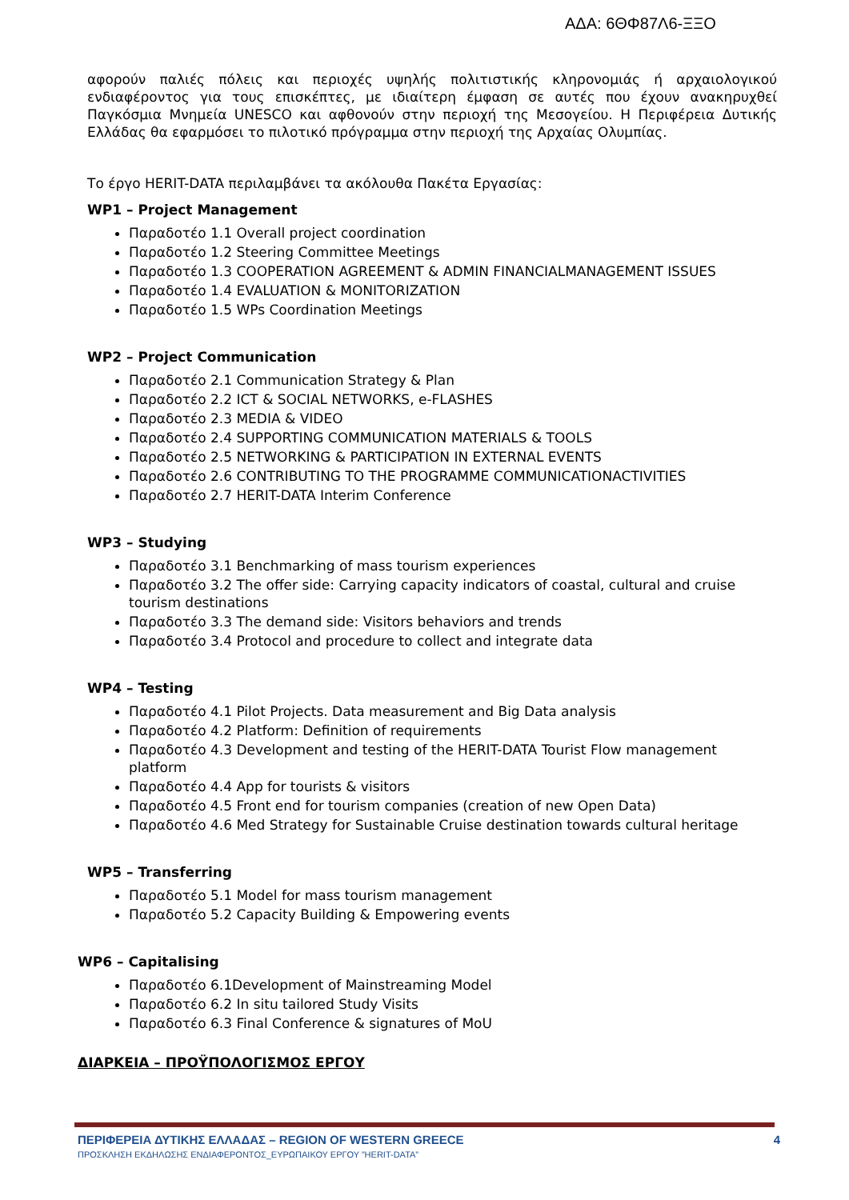ΑΔΑ: 6ΘΦ87Λ6-ΞΞΟ
αφορούν παλιές πόλεις και περιοχές υψηλής πολιτιστικής κληρονομιάς ή αρχαιολογικού ενδιαφέροντος για τους επισκέπτες, με ιδιαίτερη έμφαση σε αυτές που έχουν ανακηρυχθεί Παγκόσμια Μνημεία UNESCO και αφθονούν στην περιοχή της Μεσογείου. Η Περιφέρεια Δυτικής Ελλάδας θα εφαρμόσει το πιλοτικό πρόγραμμα στην περιοχή της Αρχαίας Ολυμπίας.
Το έργο HERIT-DATA περιλαμβάνει τα ακόλουθα Πακέτα Εργασίας:
WP1 – Project Management
Παραδοτέο 1.1 Overall project coordination
Παραδοτέο 1.2 Steering Committee Meetings
Παραδοτέο 1.3 COOPERATION AGREEMENT & ADMIN FINANCIALMANAGEMENT ISSUES
Παραδοτέο 1.4 EVALUATION & MONITORIZATION
Παραδοτέο 1.5 WPs Coordination Meetings
WP2 – Project Communication
Παραδοτέο 2.1 Communication Strategy & Plan
Παραδοτέο 2.2 ICT & SOCIAL NETWORKS, e-FLASHES
Παραδοτέο 2.3 MEDIA & VIDEO
Παραδοτέο 2.4 SUPPORTING COMMUNICATION MATERIALS & TOOLS
Παραδοτέο 2.5 NETWORKING & PARTICIPATION IN EXTERNAL EVENTS
Παραδοτέο 2.6 CONTRIBUTING TO THE PROGRAMME COMMUNICATIONACTIVITIES
Παραδοτέο 2.7 HERIT-DATA Interim Conference
WP3 – Studying
Παραδοτέο 3.1 Benchmarking of mass tourism experiences
Παραδοτέο 3.2 The offer side: Carrying capacity indicators of coastal, cultural and cruise tourism destinations
Παραδοτέο 3.3 The demand side: Visitors behaviors and trends
Παραδοτέο 3.4 Protocol and procedure to collect and integrate data
WP4 – Testing
Παραδοτέο 4.1 Pilot Projects. Data measurement and Big Data analysis
Παραδοτέο 4.2 Platform: Definition of requirements
Παραδοτέο 4.3 Development and testing of the HERIT-DATA Tourist Flow management platform
Παραδοτέο 4.4 App for tourists & visitors
Παραδοτέο 4.5 Front end for tourism companies (creation of new Open Data)
Παραδοτέο 4.6 Med Strategy for Sustainable Cruise destination towards cultural heritage
WP5 – Transferring
Παραδοτέο 5.1 Model for mass tourism management
Παραδοτέο 5.2 Capacity Building & Empowering events
WP6 – Capitalising
Παραδοτέο 6.1Development of Mainstreaming Model
Παραδοτέο 6.2 In situ tailored Study Visits
Παραδοτέο 6.3 Final Conference & signatures of MoU
ΔΙΑΡΚΕΙΑ – ΠΡΟΫΠΟΛΟΓΙΣΜΟΣ ΕΡΓΟΥ
ΠΕΡΙΦΕΡΕΙΑ ΔΥΤΙΚΗΣ ΕΛΛΑΔΑΣ – REGION OF WESTERN GREECE 4
ΠΡΟΣΚΛΗΣΗ ΕΚΔΗΛΩΣΗΣ ΕΝΔΙΑΦΕΡΟΝΤΟΣ_ΕΥΡΩΠΑΙΚΟΥ ΕΡΓΟΥ ”HERIT-DATA”